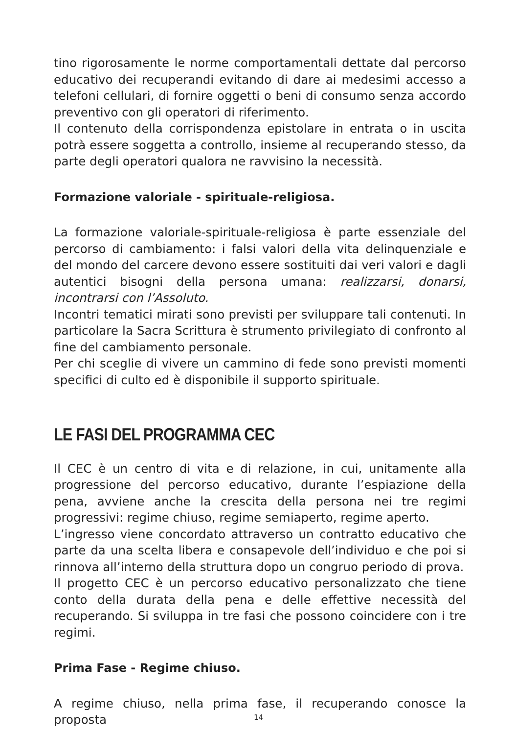tino rigorosamente le norme comportamentali dettate dal percorso educativo dei recuperandi evitando di dare ai medesimi accesso a telefoni cellulari, di fornire oggetti o beni di consumo senza accordo preventivo con gli operatori di riferimento.
Il contenuto della corrispondenza epistolare in entrata o in uscita potrà essere soggetta a controllo, insieme al recuperando stesso, da parte degli operatori qualora ne ravvisino la necessità.
Formazione valoriale - spirituale-religiosa.
La formazione valoriale-spirituale-religiosa è parte essenziale del percorso di cambiamento: i falsi valori della vita delinquenziale e del mondo del carcere devono essere sostituiti dai veri valori e dagli autentici bisogni della persona umana: realizzarsi, donarsi, incontrarsi con l’Assoluto.
Incontri tematici mirati sono previsti per sviluppare tali contenuti. In particolare la Sacra Scrittura è strumento privilegiato di confronto al fine del cambiamento personale.
Per chi sceglie di vivere un cammino di fede sono previsti momenti specifici di culto ed è disponibile il supporto spirituale.
LE FASI DEL PROGRAMMA CEC
Il CEC è un centro di vita e di relazione, in cui, unitamente alla progressione del percorso educativo, durante l’espiazione della pena, avviene anche la crescita della persona nei tre regimi progressivi: regime chiuso, regime semiaperto, regime aperto.
L’ingresso viene concordato attraverso un contratto educativo che parte da una scelta libera e consapevole dell’individuo e che poi si rinnova all’interno della struttura dopo un congruo periodo di prova.
Il progetto CEC è un percorso educativo personalizzato che tiene conto della durata della pena e delle effettive necessità del recuperando. Si sviluppa in tre fasi che possono coincidere con i tre regimi.
Prima Fase - Regime chiuso.
A regime chiuso, nella prima fase, il recuperando conosce la proposta
14